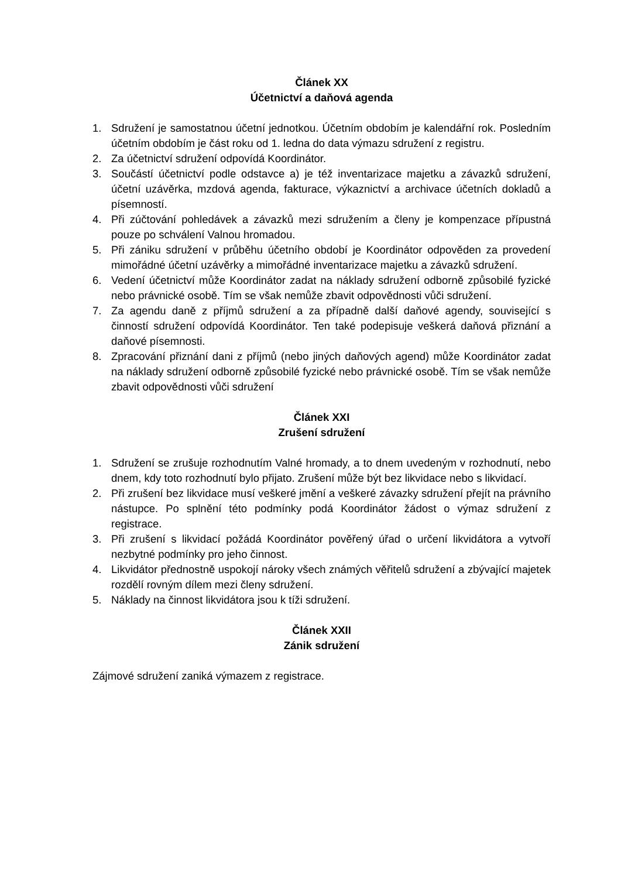Článek XX
Účetnictví a daňová agenda
1. Sdružení je samostatnou účetní jednotkou. Účetním obdobím je kalendářní rok. Posledním účetním obdobím je část roku od 1. ledna do data výmazu sdružení z registru.
2. Za účetnictví sdružení odpovídá Koordinátor.
3. Součástí účetnictví podle odstavce a) je též inventarizace majetku a závazků sdružení, účetní uzávěrka, mzdová agenda, fakturace, výkaznictví a archivace účetních dokladů a písemností.
4. Při zúčtování pohledávek a závazků mezi sdružením a členy je kompenzace přípustná pouze po schválení Valnou hromadou.
5. Při zániku sdružení v průběhu účetního období je Koordinátor odpověden za provedení mimořádné účetní uzávěrky a mimořádné inventarizace majetku a závazků sdružení.
6. Vedení účetnictví může Koordinátor zadat na náklady sdružení odborně způsobilé fyzické nebo právnické osobě. Tím se však nemůže zbavit odpovědnosti vůči sdružení.
7. Za agendu daně z příjmů sdružení a za případně další daňové agendy, související s činností sdružení odpovídá Koordinátor. Ten také podepisuje veškerá daňová přiznání a daňové písemnosti.
8. Zpracování přiznání dani z příjmů (nebo jiných daňových agend) může Koordinátor zadat na náklady sdružení odborně způsobilé fyzické nebo právnické osobě. Tím se však nemůže zbavit odpovědnosti vůči sdružení
Článek XXI
Zrušení sdružení
1. Sdružení se zrušuje rozhodnutím Valné hromady, a to dnem uvedeným v rozhodnutí, nebo dnem, kdy toto rozhodnutí bylo přijato. Zrušení může být bez likvidace nebo s likvidací.
2. Při zrušení bez likvidace musí veškeré jmění a veškeré závazky sdružení přejít na právního nástupce. Po splnění této podmínky podá Koordinátor žádost o výmaz sdružení z registrace.
3. Při zrušení s likvidací požádá Koordinátor pověřený úřad o určení likvidátora a vytvoří nezbytné podmínky pro jeho činnost.
4. Likvidátor přednostně uspokojí nároky všech známých věřitelů sdružení a zbývající majetek rozdělí rovným dílem mezi členy sdružení.
5. Náklady na činnost likvidátora jsou k tíži sdružení.
Článek XXII
Zánik sdružení
Zájmové sdružení zaniká výmazem z registrace.